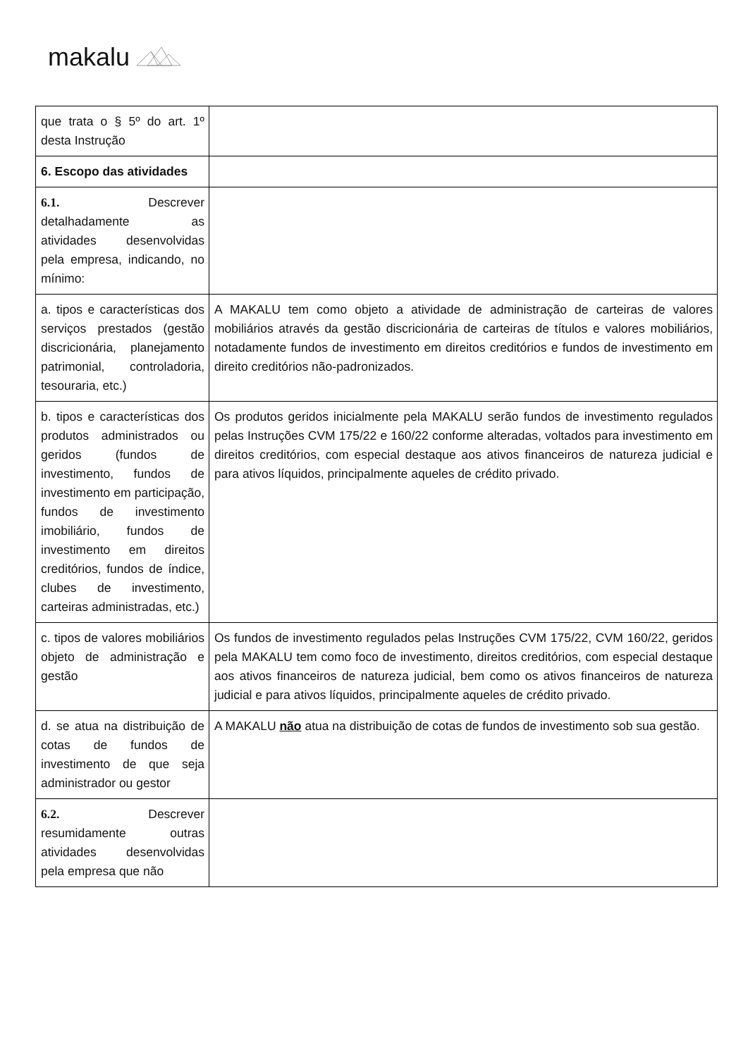makalu
| que trata o § 5º do art. 1º desta Instrução | |
| 6. Escopo das atividades | |
| 6.1. Descrever detalhadamente as atividades desenvolvidas pela empresa, indicando, no mínimo: | |
| a. tipos e características dos serviços prestados (gestão discricionária, planejamento patrimonial, controladoria, tesouraria, etc.) | A MAKALU tem como objeto a atividade de administração de carteiras de valores mobiliários através da gestão discricionária de carteiras de títulos e valores mobiliários, notadamente fundos de investimento em direitos creditórios e fundos de investimento em direito creditórios não-padronizados. |
| b. tipos e características dos produtos administrados ou geridos (fundos de investimento, fundos de investimento em participação, fundos de investimento imobiliário, fundos de investimento em direitos creditórios, fundos de índice, clubes de investimento, carteiras administradas, etc.) | Os produtos geridos inicialmente pela MAKALU serão fundos de investimento regulados pelas Instruções CVM 175/22 e 160/22 conforme alteradas, voltados para investimento em direitos creditórios, com especial destaque aos ativos financeiros de natureza judicial e para ativos líquidos, principalmente aqueles de crédito privado. |
| c. tipos de valores mobiliários objeto de administração e gestão | Os fundos de investimento regulados pelas Instruções CVM 175/22, CVM 160/22, geridos pela MAKALU tem como foco de investimento, direitos creditórios, com especial destaque aos ativos financeiros de natureza judicial, bem como os ativos financeiros de natureza judicial e para ativos líquidos, principalmente aqueles de crédito privado. |
| d. se atua na distribuição de cotas de fundos de investimento de que seja administrador ou gestor | A MAKALU não atua na distribuição de cotas de fundos de investimento sob sua gestão. |
| 6.2. Descrever resumidamente outras atividades desenvolvidas pela empresa que não | |